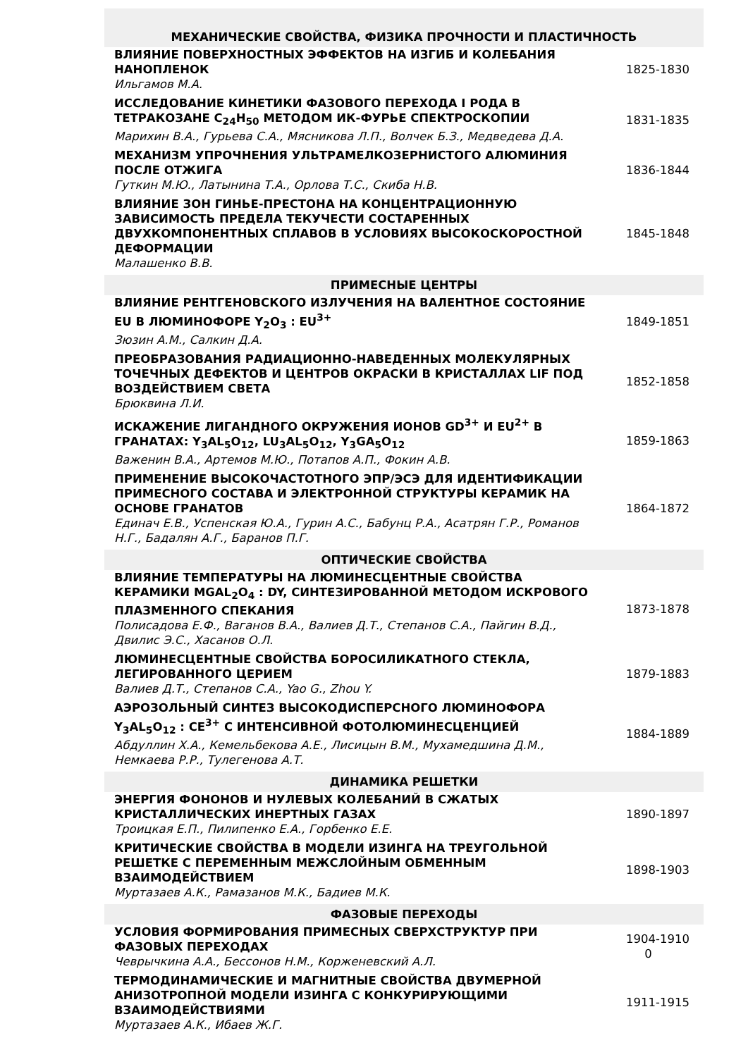| МЕХАНИЧЕСКИЕ СВОЙСТВА, ФИЗИКА ПРОЧНОСТИ И ПЛАСТИЧНОСТЬ | |
| ВЛИЯНИЕ ПОВЕРХНОСТНЫХ ЭФФЕКТОВ НА ИЗГИБ И КОЛЕБАНИЯ НАНОПЛЕНОК Ильгамов М.А. | 1825-1830 |
| ИССЛЕДОВАНИЕ КИНЕТИКИ ФАЗОВОГО ПЕРЕХОДА I РОДА В ТЕТРАКОЗАНЕ C<sub>24</sub>H<sub>50</sub> МЕТОДОМ ИК-ФУРЬЕ СПЕКТРОСКОПИИ Марихин В.А., Гурьева С.А., Мясникова Л.П., Волчек Б.З., Медведева Д.А. | 1831-1835 |
| МЕХАНИЗМ УПРОЧНЕНИЯ УЛЬТРАМЕЛКОЗЕРНИСТОГО АЛЮМИНИЯ ПОСЛЕ ОТЖИГА Гуткин М.Ю., Латынина Т.А., Орлова Т.С., Скиба Н.В. | 1836-1844 |
| ВЛИЯНИЕ ЗОН ГИНЬЕ-ПРЕСТОНА НА КОНЦЕНТРАЦИОННУЮ ЗАВИСИМОСТЬ ПРЕДЕЛА ТЕКУЧЕСТИ СОСТАРЕННЫХ ДВУХКОМПОНЕНТНЫХ СПЛАВОВ В УСЛОВИЯХ ВЫСОКОСКОРОСТНОЙ ДЕФОРМАЦИИ Малашенко В.В. | 1845-1848 |
| ПРИМЕСНЫЕ ЦЕНТРЫ | |
| ВЛИЯНИЕ РЕНТГЕНОВСКОГО ИЗЛУЧЕНИЯ НА ВАЛЕНТНОЕ СОСТОЯНИЕ EU В ЛЮМИНОФОРЕ Y<sub>2</sub>O<sub>3</sub> : EU<sup>3+</sup> Зюзин А.М., Салкин Д.А. | 1849-1851 |
| ПРЕОБРАЗОВАНИЯ РАДИАЦИОННО-НАВЕДЕННЫХ МОЛЕКУЛЯРНЫХ ТОЧЕЧНЫХ ДЕФЕКТОВ И ЦЕНТРОВ ОКРАСКИ В КРИСТАЛЛАХ LIF ПОД ВОЗДЕЙСТВИЕМ СВЕТА Брюквина Л.И. | 1852-1858 |
| ИСКАЖЕНИЕ ЛИГАНДНОГО ОКРУЖЕНИЯ ИОНОВ GD<sup>3+</sup> И EU<sup>2+</sup> В ГРАНАТАХ: Y<sub>3</sub>AL<sub>5</sub>O<sub>12</sub>, LU<sub>3</sub>AL<sub>5</sub>O<sub>12</sub>, Y<sub>3</sub>GA<sub>5</sub>O<sub>12</sub> Важенин В.А., Артемов М.Ю., Потапов А.П., Фокин А.В. | 1859-1863 |
| ПРИМЕНЕНИЕ ВЫСОКОЧАСТОТНОГО ЭПР/ЭСЭ ДЛЯ ИДЕНТИФИКАЦИИ ПРИМЕСНОГО СОСТАВА И ЭЛЕКТРОННОЙ СТРУКТУРЫ КЕРАМИК НА ОСНОВЕ ГРАНАТОВ Единач Е.В., Успенская Ю.А., Гурин А.С., Бабунц Р.А., Асатрян Г.Р., Романов Н.Г., Бадалян А.Г., Баранов П.Г. | 1864-1872 |
| ОПТИЧЕСКИЕ СВОЙСТВА | |
| ВЛИЯНИЕ ТЕМПЕРАТУРЫ НА ЛЮМИНЕСЦЕНТНЫЕ СВОЙСТВА КЕРАМИКИ MGAL<sub>2</sub>O<sub>4</sub> : DY, СИНТЕЗИРОВАННОЙ МЕТОДОМ ИСКРОВОГО ПЛАЗМЕННОГО СПЕКАНИЯ Полисадова Е.Ф., Ваганов В.А., Валиев Д.Т., Степанов С.А., Пайгин В.Д., Двилис Э.С., Хасанов О.Л. | 1873-1878 |
| ЛЮМИНЕСЦЕНТНЫЕ СВОЙСТВА БОРОСИЛИКАТНОГО СТЕКЛА, ЛЕГИРОВАННОГО ЦЕРИЕМ Валиев Д.Т., Степанов С.А., Yao G., Zhou Y. | 1879-1883 |
| АЭРОЗОЛЬНЫЙ СИНТЕЗ ВЫСОКОДИСПЕРСНОГО ЛЮМИНОФОРА Y<sub>3</sub>AL<sub>5</sub>O<sub>12</sub> : CE<sup>3+</sup> С ИНТЕНСИВНОЙ ФОТОЛЮМИНЕСЦЕНЦИЕЙ Абдуллин Х.А., Кемельбекова А.Е., Лисицын В.М., Мухамедшина Д.М., Немкаева Р.Р., Тулегенова А.Т. | 1884-1889 |
| ДИНАМИКА РЕШЕТКИ | |
| ЭНЕРГИЯ ФОНОНОВ И НУЛЕВЫХ КОЛЕБАНИЙ В СЖАТЫХ КРИСТАЛЛИЧЕСКИХ ИНЕРТНЫХ ГАЗАХ Троицкая Е.П., Пилипенко Е.А., Горбенко Е.Е. | 1890-1897 |
| КРИТИЧЕСКИЕ СВОЙСТВА В МОДЕЛИ ИЗИНГА НА ТРЕУГОЛЬНОЙ РЕШЕТКЕ С ПЕРЕМЕННЫМ МЕЖСЛОЙНЫМ ОБМЕННЫМ ВЗАИМОДЕЙСТВИЕМ Муртазаев А.К., Рамазанов М.К., Бадиев М.К. | 1898-1903 |
| ФАЗОВЫЕ ПЕРЕХОДЫ | |
| УСЛОВИЯ ФОРМИРОВАНИЯ ПРИМЕСНЫХ СВЕРХСТРУКТУР ПРИ ФАЗОВЫХ ПЕРЕХОДАХ Чеврычкина А.А., Бессонов Н.М., Корженевский А.Л. | 1904-1910 0 |
| ТЕРМОДИНАМИЧЕСКИЕ И МАГНИТНЫЕ СВОЙСТВА ДВУМЕРНОЙ АНИЗОТРОПНОЙ МОДЕЛИ ИЗИНГА С КОНКУРИРУЮЩИМИ ВЗАИМОДЕЙСТВИЯМИ Муртазаев А.К., Ибаев Ж.Г. | 1911-1915 |